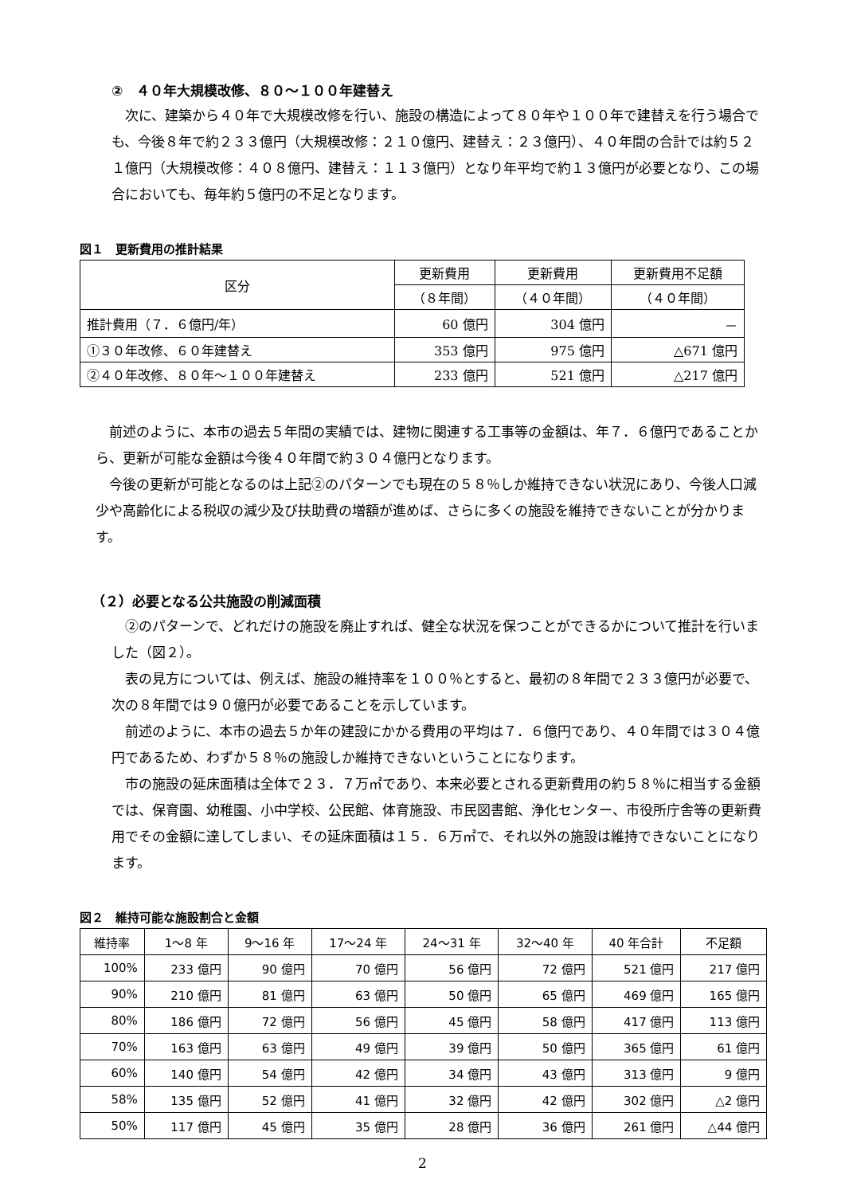②　４０年大規模改修、８０～１００年建替え
　次に、建築から４０年で大規模改修を行い、施設の構造によって８０年や１００年で建替えを行う場合でも、今後８年で約２３３億円（大規模改修：２１０億円、建替え：２３億円）、４０年間の合計では約５２１億円（大規模改修：４０８億円、建替え：１１３億円）となり年平均で約１３億円が必要となり、この場合においても、毎年約５億円の不足となります。
図１　更新費用の推計結果
| 区分 | 更新費用 | 更新費用 | 更新費用不足額 |
| --- | --- | --- | --- |
| | （８年間） | （４０年間） | （４０年間） |
| 推計費用（７．６億円/年） | 60 億円 | 304 億円 | － |
| ①３０年改修、６０年建替え | 353 億円 | 975 億円 | △671 億円 |
| ②４０年改修、８０年～１００年建替え | 233 億円 | 521 億円 | △217 億円 |
　前述のように、本市の過去５年間の実績では、建物に関連する工事等の金額は、年７．６億円であることから、更新が可能な金額は今後４０年間で約３０４億円となります。
　今後の更新が可能となるのは上記②のパターンでも現在の５８％しか維持できない状況にあり、今後人口減少や高齢化による税収の減少及び扶助費の増額が進めば、さらに多くの施設を維持できないことが分かります。
（２）必要となる公共施設の削減面積
　②のパターンで、どれだけの施設を廃止すれば、健全な状況を保つことができるかについて推計を行いました（図２）。
　表の見方については、例えば、施設の維持率を１００％とすると、最初の８年間で２３３億円が必要で、次の８年間では９０億円が必要であることを示しています。
　前述のように、本市の過去５か年の建設にかかる費用の平均は７．６億円であり、４０年間では３０４億円であるため、わずか５８％の施設しか維持できないということになります。
　市の施設の延床面積は全体で２３．７万㎡であり、本来必要とされる更新費用の約５８％に相当する金額では、保育園、幼稚園、小中学校、公民館、体育施設、市民図書館、浄化センター、市役所庁舎等の更新費用でその金額に達してしまい、その延床面積は１５．６万㎡で、それ以外の施設は維持できないことになります。
図２　維持可能な施設割合と金額
| 維持率 | 1～8 年 | 9～16 年 | 17～24 年 | 24～31 年 | 32～40 年 | 40 年合計 | 不足額 |
| --- | --- | --- | --- | --- | --- | --- | --- |
| 100% | 233 億円 | 90 億円 | 70 億円 | 56 億円 | 72 億円 | 521 億円 | 217 億円 |
| 90% | 210 億円 | 81 億円 | 63 億円 | 50 億円 | 65 億円 | 469 億円 | 165 億円 |
| 80% | 186 億円 | 72 億円 | 56 億円 | 45 億円 | 58 億円 | 417 億円 | 113 億円 |
| 70% | 163 億円 | 63 億円 | 49 億円 | 39 億円 | 50 億円 | 365 億円 | 61 億円 |
| 60% | 140 億円 | 54 億円 | 42 億円 | 34 億円 | 43 億円 | 313 億円 | 9 億円 |
| 58% | 135 億円 | 52 億円 | 41 億円 | 32 億円 | 42 億円 | 302 億円 | △2 億円 |
| 50% | 117 億円 | 45 億円 | 35 億円 | 28 億円 | 36 億円 | 261 億円 | △44 億円 |
2